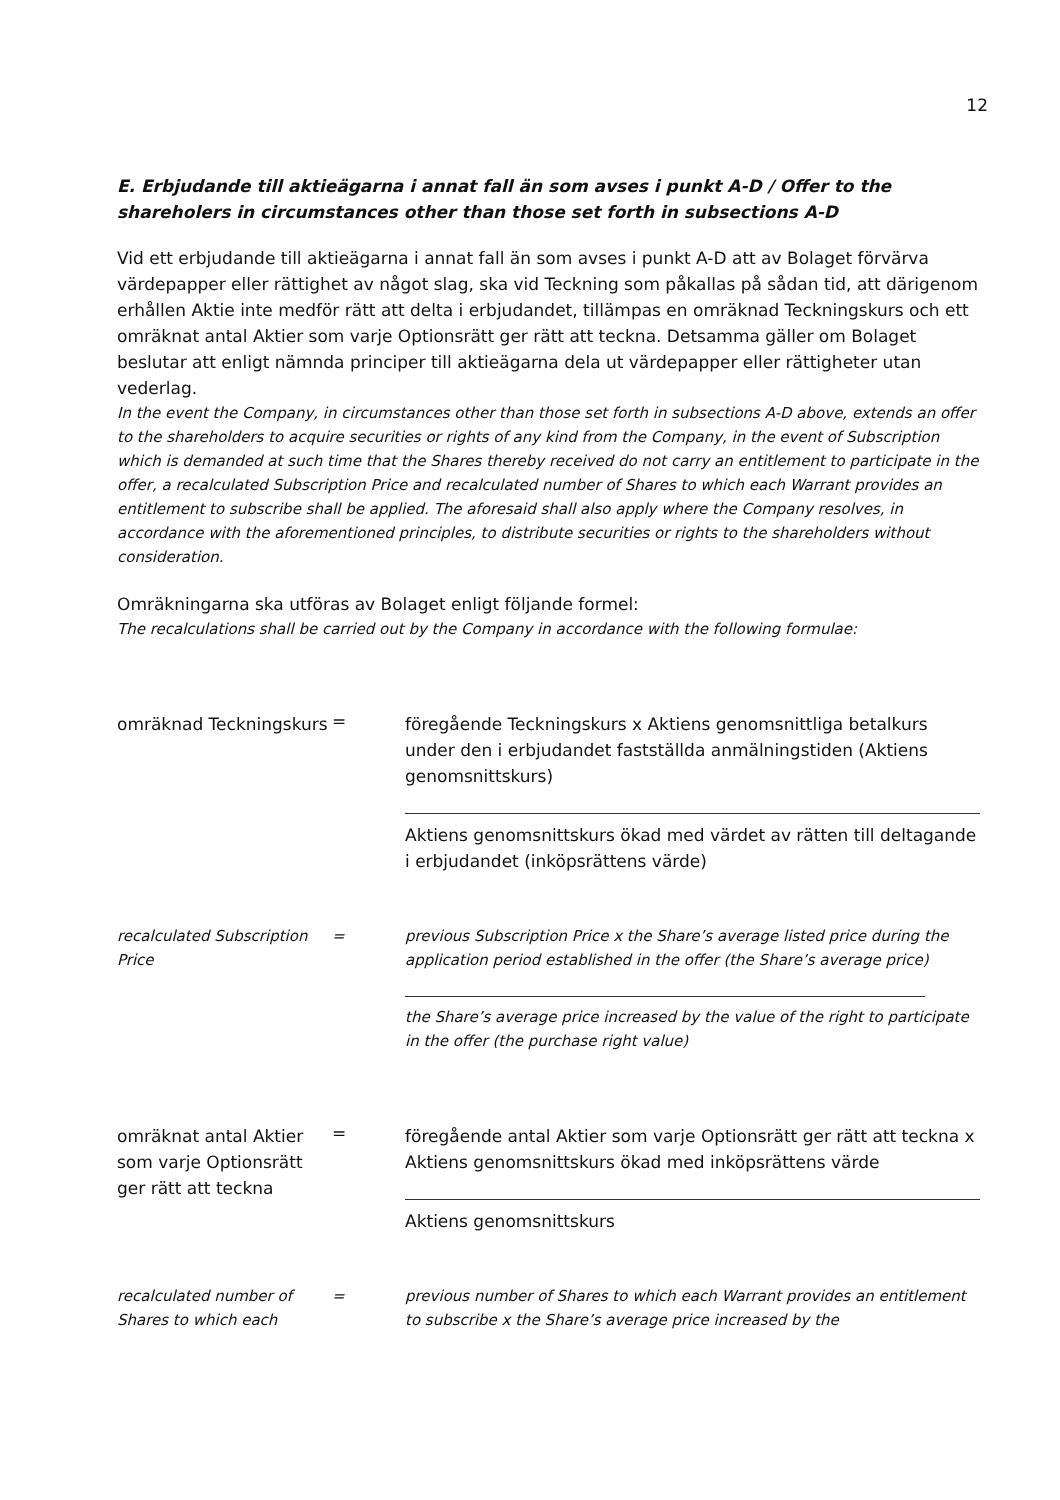12
E. Erbjudande till aktieägarna i annat fall än som avses i punkt A-D / Offer to the shareholers in circumstances other than those set forth in subsections A-D
Vid ett erbjudande till aktieägarna i annat fall än som avses i punkt A-D att av Bolaget förvärva värdepapper eller rättighet av något slag, ska vid Teckning som påkallas på sådan tid, att därigenom erhållen Aktie inte medför rätt att delta i erbjudandet, tillämpas en omräknad Teckningskurs och ett omräknat antal Aktier som varje Optionsrätt ger rätt att teckna. Detsamma gäller om Bolaget beslutar att enligt nämnda principer till aktieägarna dela ut värdepapper eller rättigheter utan vederlag.
In the event the Company, in circumstances other than those set forth in subsections A-D above, extends an offer to the shareholders to acquire securities or rights of any kind from the Company, in the event of Subscription which is demanded at such time that the Shares thereby received do not carry an entitlement to participate in the offer, a recalculated Subscription Price and recalculated number of Shares to which each Warrant provides an entitlement to subscribe shall be applied. The aforesaid shall also apply where the Company resolves, in accordance with the aforementioned principles, to distribute securities or rights to the shareholders without consideration.
Omräkningarna ska utföras av Bolaget enligt följande formel:
The recalculations shall be carried out by the Company in accordance with the following formulae:
omräknad Teckningskurs
=
föregående Teckningskurs x Aktiens genomsnittliga betalkurs under den i erbjudandet fastställda anmälningstiden (Aktiens genomsnittskurs)
Aktiens genomsnittskurs ökad med värdet av rätten till deltagande i erbjudandet (inköpsrättens värde)
recalculated Subscription Price
= previous Subscription Price x the Share’s average listed price during the application period established in the offer (the Share’s average price)
the Share’s average price increased by the value of the right to participate in the offer (the purchase right value)
omräknat antal Aktier som varje Optionsrätt ger rätt att teckna
=
föregående antal Aktier som varje Optionsrätt ger rätt att teckna x Aktiens genomsnittskurs ökad med inköpsrättens värde
Aktiens genomsnittskurs
recalculated number of Shares to which each
= previous number of Shares to which each Warrant provides an entitlement to subscribe x the Share’s average price increased by the